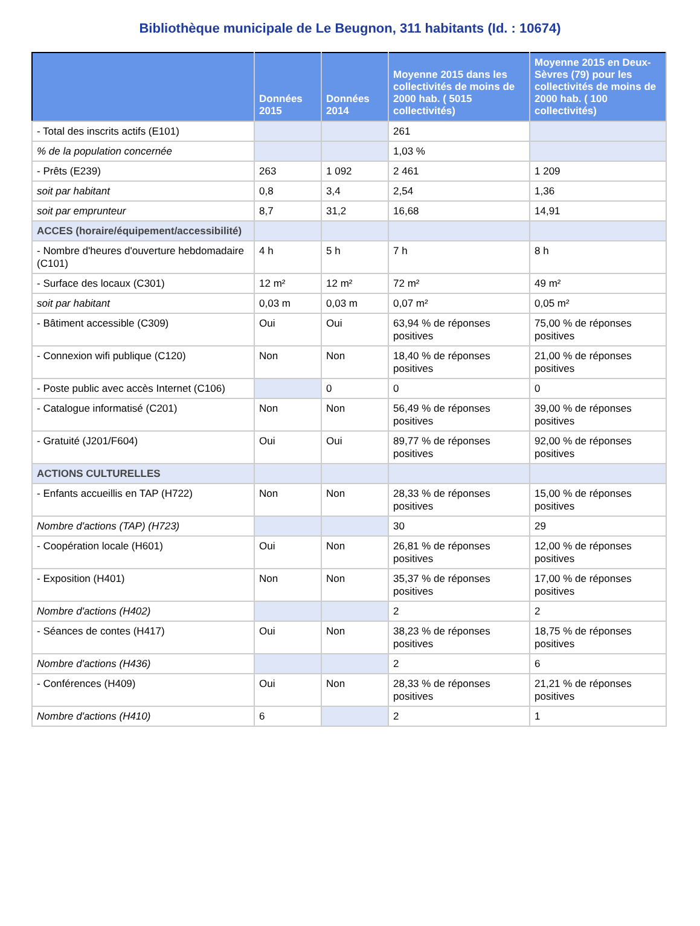Bibliothèque municipale de Le Beugnon, 311 habitants (Id. : 10674)
| | Données 2015 | Données 2014 | Moyenne 2015 dans les collectivités de moins de 2000 hab. ( 5015 collectivités) | Moyenne 2015 en Deux-Sèvres (79) pour les collectivités de moins de 2000 hab. ( 100 collectivités) |
| --- | --- | --- | --- | --- |
| - Total des inscrits actifs (E101) | | | 261 | |
| % de la population concernée | | | 1,03 % | |
| - Prêts (E239) | 263 | 1 092 | 2 461 | 1 209 |
| soit par habitant | 0,8 | 3,4 | 2,54 | 1,36 |
| soit par emprunteur | 8,7 | 31,2 | 16,68 | 14,91 |
| ACCES (horaire/équipement/accessibilité) | | | | |
| - Nombre d'heures d'ouverture hebdomadaire (C101) | 4 h | 5 h | 7 h | 8 h |
| - Surface des locaux (C301) | 12 m² | 12 m² | 72 m² | 49 m² |
| soit par habitant | 0,03 m | 0,03 m | 0,07 m² | 0,05 m² |
| - Bâtiment accessible (C309) | Oui | Oui | 63,94 % de réponses positives | 75,00 % de réponses positives |
| - Connexion wifi publique (C120) | Non | Non | 18,40 % de réponses positives | 21,00 % de réponses positives |
| - Poste public avec accès Internet (C106) | | 0 | 0 | 0 |
| - Catalogue informatisé (C201) | Non | Non | 56,49 % de réponses positives | 39,00 % de réponses positives |
| - Gratuité (J201/F604) | Oui | Oui | 89,77 % de réponses positives | 92,00 % de réponses positives |
| ACTIONS CULTURELLES | | | | |
| - Enfants accueillis en TAP (H722) | Non | Non | 28,33 % de réponses positives | 15,00 % de réponses positives |
| Nombre d'actions (TAP) (H723) | | | 30 | 29 |
| - Coopération locale (H601) | Oui | Non | 26,81 % de réponses positives | 12,00 % de réponses positives |
| - Exposition (H401) | Non | Non | 35,37 % de réponses positives | 17,00 % de réponses positives |
| Nombre d'actions (H402) | | | 2 | 2 |
| - Séances de contes (H417) | Oui | Non | 38,23 % de réponses positives | 18,75 % de réponses positives |
| Nombre d'actions (H436) | | | 2 | 6 |
| - Conférences (H409) | Oui | Non | 28,33 % de réponses positives | 21,21 % de réponses positives |
| Nombre d'actions (H410) | 6 | | 2 | 1 |